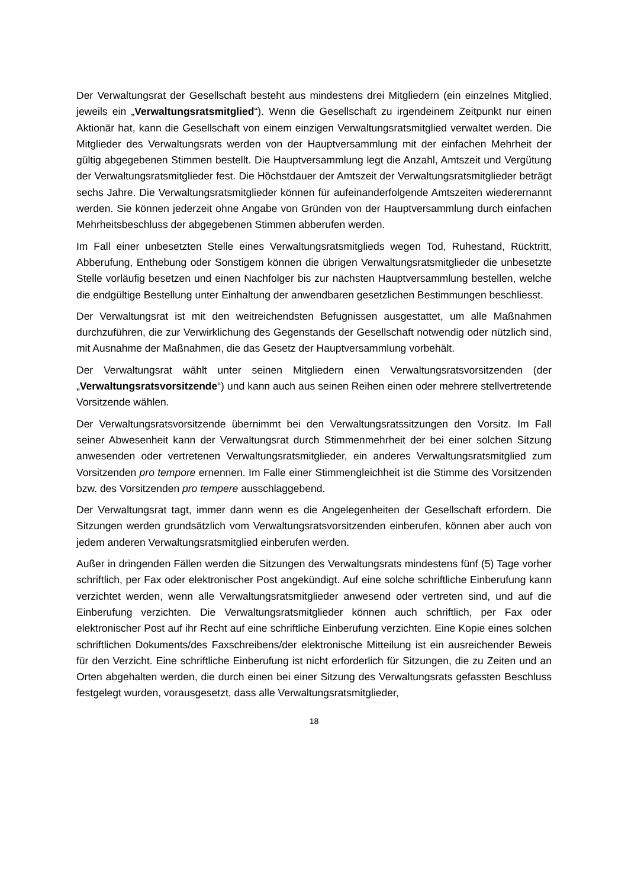Der Verwaltungsrat der Gesellschaft besteht aus mindestens drei Mitgliedern (ein einzelnes Mitglied, jeweils ein „Verwaltungsratsmitglied“). Wenn die Gesellschaft zu irgendeinem Zeitpunkt nur einen Aktionär hat, kann die Gesellschaft von einem einzigen Verwaltungsratsmitglied verwaltet werden. Die Mitglieder des Verwaltungsrats werden von der Hauptversammlung mit der einfachen Mehrheit der gültig abgegebenen Stimmen bestellt. Die Hauptversammlung legt die Anzahl, Amtszeit und Vergütung der Verwaltungsratsmitglieder fest. Die Höchstdauer der Amtszeit der Verwaltungsratsmitglieder beträgt sechs Jahre. Die Verwaltungsratsmitglieder können für aufeinanderfolgende Amtszeiten wiederernannt werden. Sie können jederzeit ohne Angabe von Gründen von der Hauptversammlung durch einfachen Mehrheitsbeschluss der abgegebenen Stimmen abberufen werden.
Im Fall einer unbesetzten Stelle eines Verwaltungsratsmitglieds wegen Tod, Ruhestand, Rücktritt, Abberufung, Enthebung oder Sonstigem können die übrigen Verwaltungsratsmitglieder die unbesetzte Stelle vorläufig besetzen und einen Nachfolger bis zur nächsten Hauptversammlung bestellen, welche die endgültige Bestellung unter Einhaltung der anwendbaren gesetzlichen Bestimmungen beschliesst.
Der Verwaltungsrat ist mit den weitreichendsten Befugnissen ausgestattet, um alle Maßnahmen durchzuführen, die zur Verwirklichung des Gegenstands der Gesellschaft notwendig oder nützlich sind, mit Ausnahme der Maßnahmen, die das Gesetz der Hauptversammlung vorbehält.
Der Verwaltungsrat wählt unter seinen Mitgliedern einen Verwaltungsratsvorsitzenden (der „Verwaltungsratsvorsitzende“) und kann auch aus seinen Reihen einen oder mehrere stellvertretende Vorsitzende wählen.
Der Verwaltungsratsvorsitzende übernimmt bei den Verwaltungsratssitzungen den Vorsitz. Im Fall seiner Abwesenheit kann der Verwaltungsrat durch Stimmenmehrheit der bei einer solchen Sitzung anwesenden oder vertretenen Verwaltungsratsmitglieder, ein anderes Verwaltungsratsmitglied zum Vorsitzenden pro tempore ernennen. Im Falle einer Stimmengleichheit ist die Stimme des Vorsitzenden bzw. des Vorsitzenden pro tempere ausschlaggebend.
Der Verwaltungsrat tagt, immer dann wenn es die Angelegenheiten der Gesellschaft erfordern. Die Sitzungen werden grundsätzlich vom Verwaltungsratsvorsitzenden einberufen, können aber auch von jedem anderen Verwaltungsratsmitglied einberufen werden.
Außer in dringenden Fällen werden die Sitzungen des Verwaltungsrats mindestens fünf (5) Tage vorher schriftlich, per Fax oder elektronischer Post angekündigt. Auf eine solche schriftliche Einberufung kann verzichtet werden, wenn alle Verwaltungsratsmitglieder anwesend oder vertreten sind, und auf die Einberufung verzichten. Die Verwaltungsratsmitglieder können auch schriftlich, per Fax oder elektronischer Post auf ihr Recht auf eine schriftliche Einberufung verzichten. Eine Kopie eines solchen schriftlichen Dokuments/des Faxschreibens/der elektronische Mitteilung ist ein ausreichender Beweis für den Verzicht. Eine schriftliche Einberufung ist nicht erforderlich für Sitzungen, die zu Zeiten und an Orten abgehalten werden, die durch einen bei einer Sitzung des Verwaltungsrats gefassten Beschluss festgelegt wurden, vorausgesetzt, dass alle Verwaltungsratsmitglieder,
18